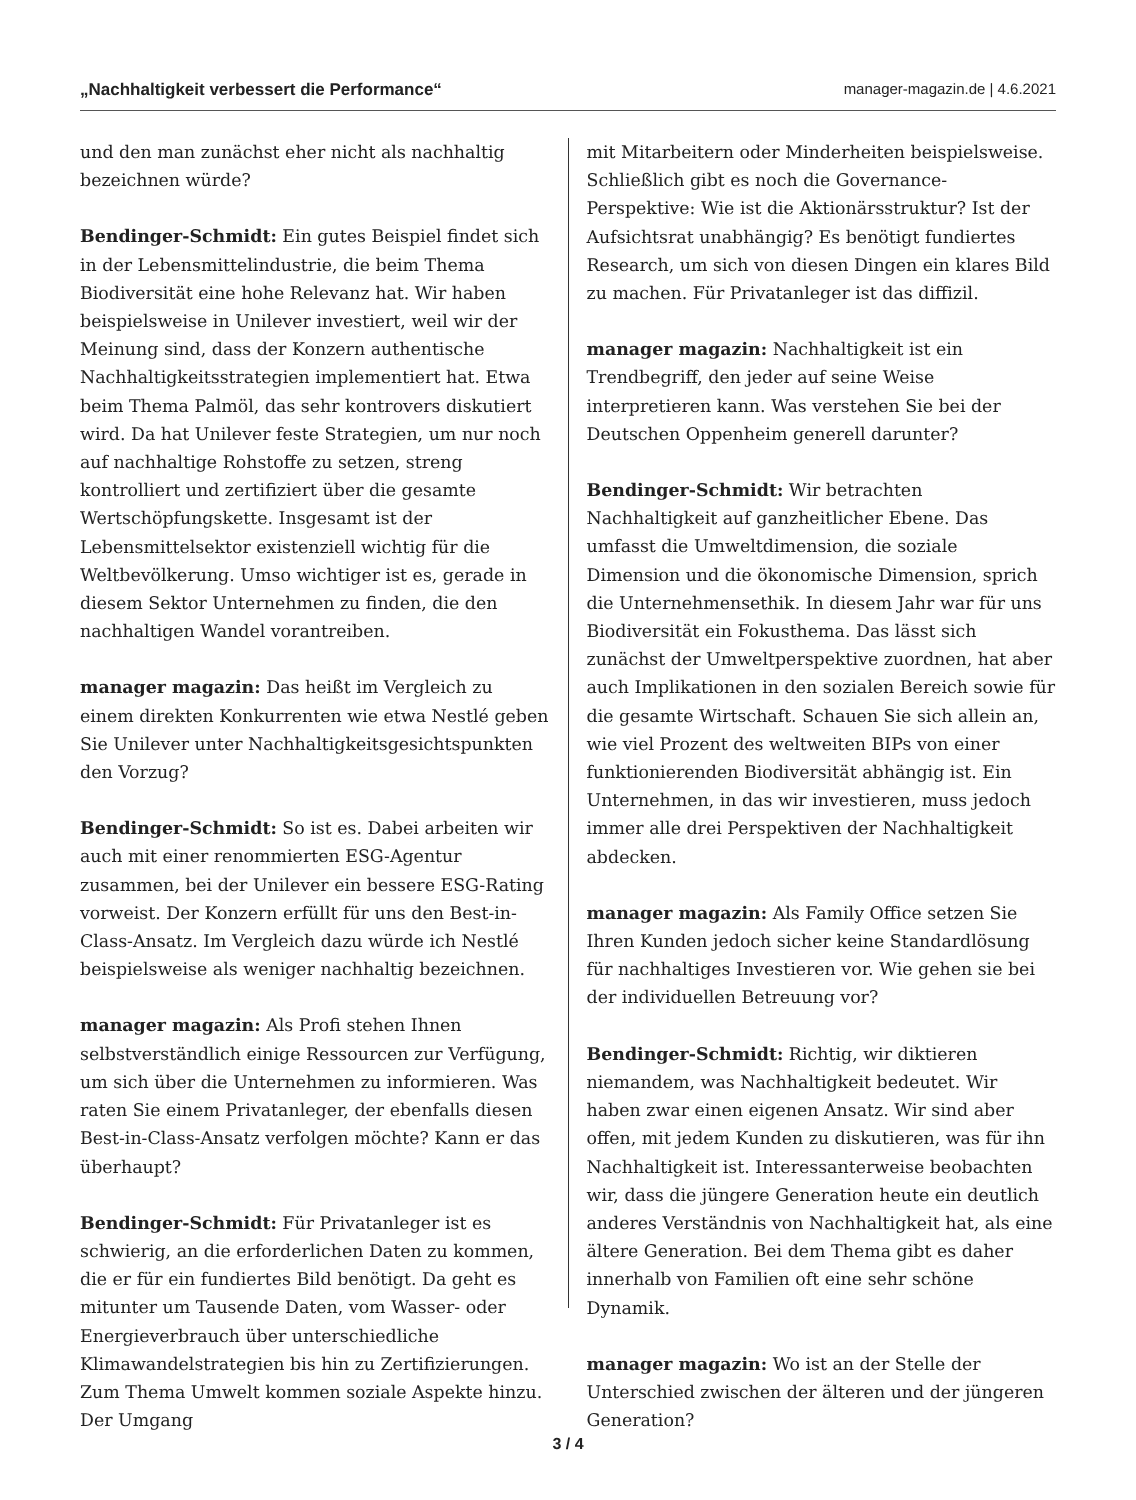„Nachhaltigkeit verbessert die Performance“manager-magazin.de | 4.6.2021
und den man zunächst eher nicht als nachhaltig bezeichnen würde?
Bendinger-Schmidt: Ein gutes Beispiel findet sich in der Lebensmittelindustrie, die beim Thema Biodiversität eine hohe Relevanz hat. Wir haben beispielsweise in Unilever investiert, weil wir der Meinung sind, dass der Konzern authentische Nachhaltigkeitsstrategien implementiert hat. Etwa beim Thema Palmöl, das sehr kontrovers diskutiert wird. Da hat Unilever feste Strategien, um nur noch auf nachhaltige Rohstoffe zu setzen, streng kontrolliert und zertifiziert über die gesamte Wertschöpfungskette. Insgesamt ist der Lebensmittelsektor existenziell wichtig für die Weltbevölkerung. Umso wichtiger ist es, gerade in diesem Sektor Unternehmen zu finden, die den nachhaltigen Wandel vorantreiben.
manager magazin: Das heißt im Vergleich zu einem direkten Konkurrenten wie etwa Nestlé geben Sie Unilever unter Nachhaltigkeitsgesichtspunkten den Vorzug?
Bendinger-Schmidt: So ist es. Dabei arbeiten wir auch mit einer renommierten ESG-Agentur zusammen, bei der Unilever ein bessere ESG-Rating vorweist. Der Konzern erfüllt für uns den Best-in-Class-Ansatz. Im Vergleich dazu würde ich Nestlé beispielsweise als weniger nachhaltig bezeichnen.
manager magazin: Als Profi stehen Ihnen selbstverständlich einige Ressourcen zur Verfügung, um sich über die Unternehmen zu informieren. Was raten Sie einem Privatanleger, der ebenfalls diesen Best-in-Class-Ansatz verfolgen möchte? Kann er das überhaupt?
Bendinger-Schmidt: Für Privatanleger ist es schwierig, an die erforderlichen Daten zu kommen, die er für ein fundiertes Bild benötigt. Da geht es mitunter um Tausende Daten, vom Wasser- oder Energieverbrauch über unterschiedliche Klimawandelstrategien bis hin zu Zertifizierungen. Zum Thema Umwelt kommen soziale Aspekte hinzu. Der Umgang
mit Mitarbeitern oder Minderheiten beispielsweise. Schließlich gibt es noch die Governance-Perspektive: Wie ist die Aktionärsstruktur? Ist der Aufsichtsrat unabhängig? Es benötigt fundiertes Research, um sich von diesen Dingen ein klares Bild zu machen. Für Privatanleger ist das diffizil.
manager magazin: Nachhaltigkeit ist ein Trendbegriff, den jeder auf seine Weise interpretieren kann. Was verstehen Sie bei der Deutschen Oppenheim generell darunter?
Bendinger-Schmidt: Wir betrachten Nachhaltigkeit auf ganzheitlicher Ebene. Das umfasst die Umweltdimension, die soziale Dimension und die ökonomische Dimension, sprich die Unternehmensethik. In diesem Jahr war für uns Biodiversität ein Fokusthema. Das lässt sich zunächst der Umweltperspektive zuordnen, hat aber auch Implikationen in den sozialen Bereich sowie für die gesamte Wirtschaft. Schauen Sie sich allein an, wie viel Prozent des weltweiten BIPs von einer funktionierenden Biodiversität abhängig ist. Ein Unternehmen, in das wir investieren, muss jedoch immer alle drei Perspektiven der Nachhaltigkeit abdecken.
manager magazin: Als Family Office setzen Sie Ihren Kunden jedoch sicher keine Standardlösung für nachhaltiges Investieren vor. Wie gehen sie bei der individuellen Betreuung vor?
Bendinger-Schmidt: Richtig, wir diktieren niemandem, was Nachhaltigkeit bedeutet. Wir haben zwar einen eigenen Ansatz. Wir sind aber offen, mit jedem Kunden zu diskutieren, was für ihn Nachhaltigkeit ist. Interessanterweise beobachten wir, dass die jüngere Generation heute ein deutlich anderes Verständnis von Nachhaltigkeit hat, als eine ältere Generation. Bei dem Thema gibt es daher innerhalb von Familien oft eine sehr schöne Dynamik.
manager magazin: Wo ist an der Stelle der Unterschied zwischen der älteren und der jüngeren Generation?
3 / 4